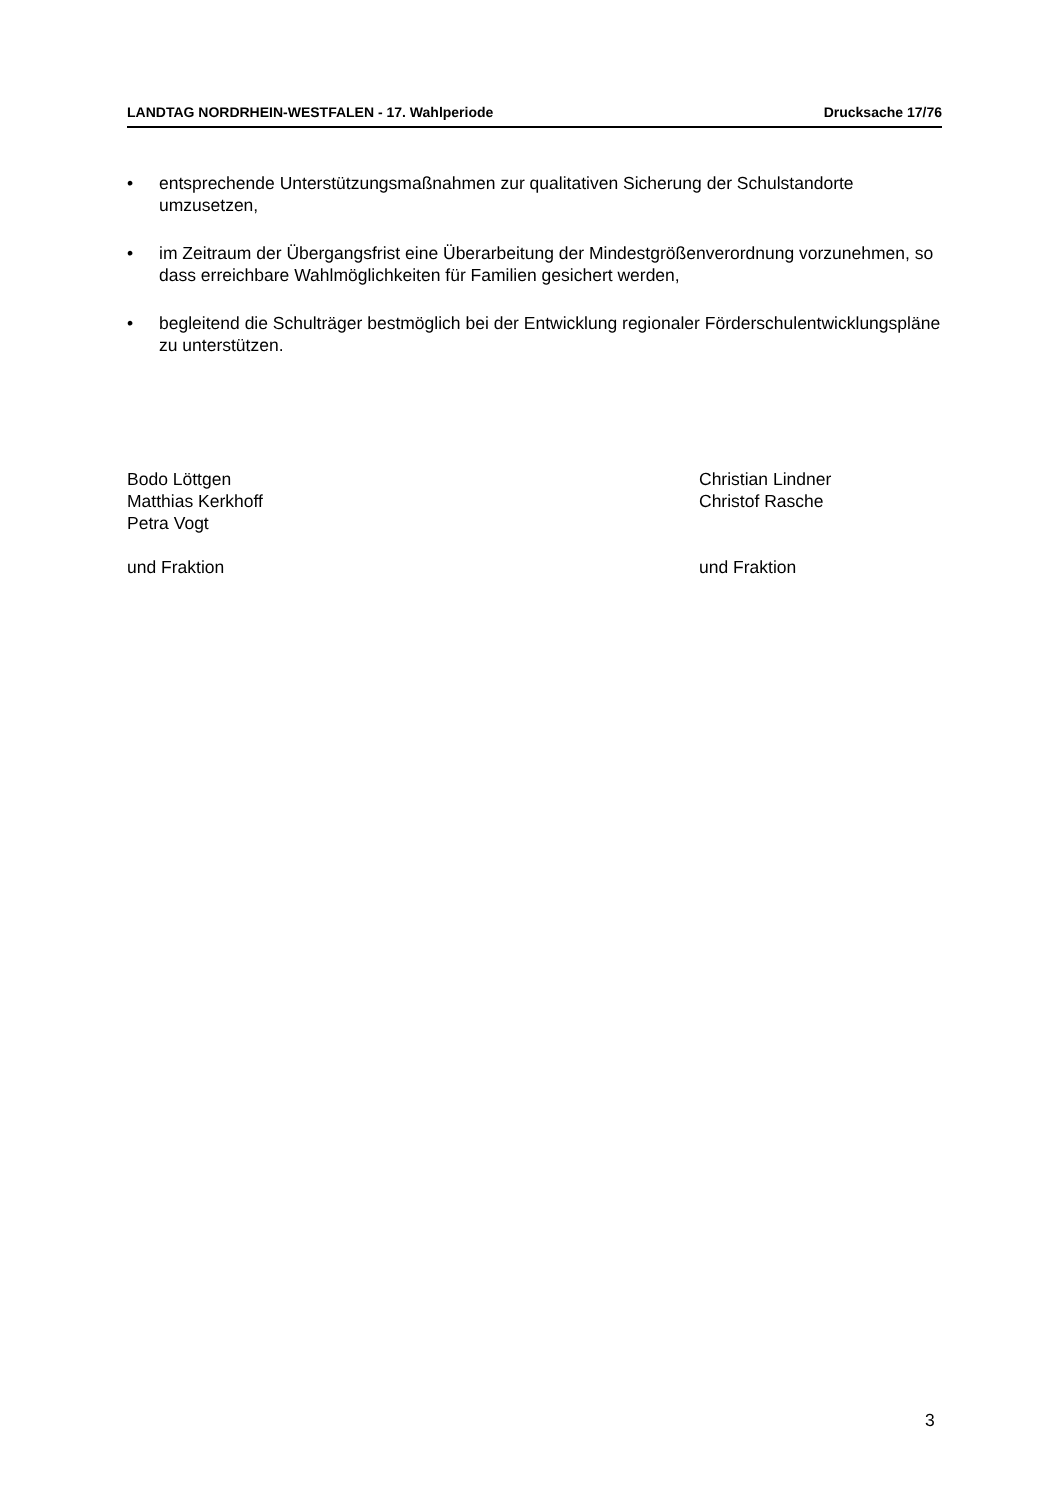LANDTAG NORDRHEIN-WESTFALEN - 17. Wahlperiode Drucksache 17/76
• entsprechende Unterstützungsmaßnahmen zur qualitativen Sicherung der Schulstandorte umzusetzen,
• im Zeitraum der Übergangsfrist eine Überarbeitung der Mindestgrößenverordnung vorzunehmen, so dass erreichbare Wahlmöglichkeiten für Familien gesichert werden,
• begleitend die Schulträger bestmöglich bei der Entwicklung regionaler Förderschulentwicklungspläne zu unterstützen.
Bodo Löttgen
Matthias Kerkhoff
Petra Vogt
und Fraktion
Christian Lindner
Christof Rasche
und Fraktion
3